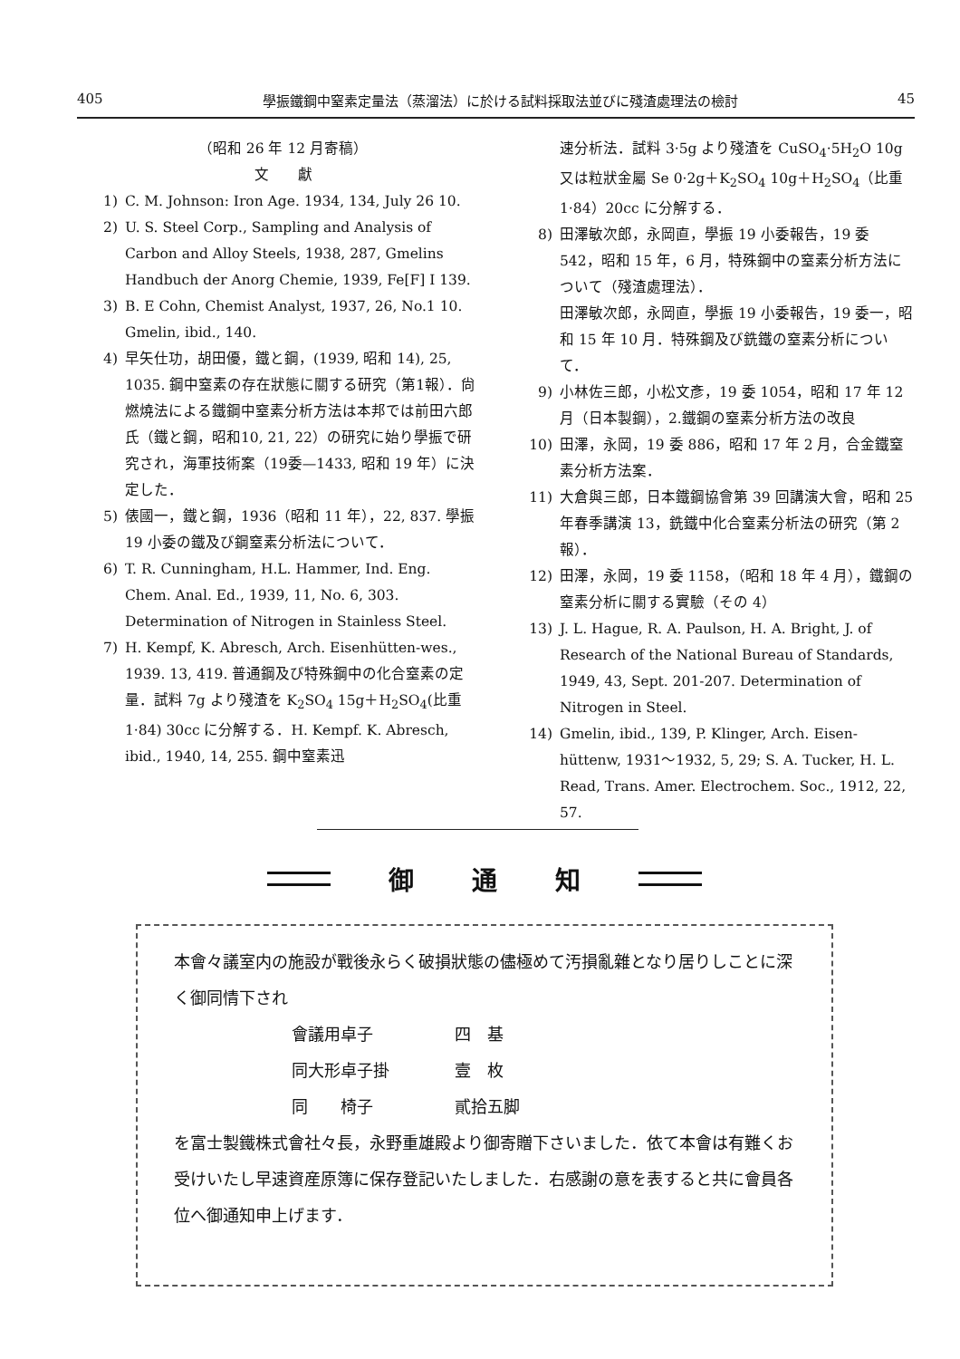405 學振鐵鋼中窒素定量法（蒸溜法）に於ける試料採取法並びに殘渣處理法の檢討 45
（昭和 26 年 12 月寄稿）
文　　獻
1) C. M. Johnson: Iron Age. 1934, 134, July 26 10.
2) U. S. Steel Corp., Sampling and Analysis of Carbon and Alloy Steels, 1938, 287, Gmelins Handbuch der Anorg Chemie, 1939, Fe[F] I 139.
3) B. E Cohn, Chemist Analyst, 1937, 26, No.1 10. Gmelin, ibid., 140.
4) 早矢仕功，胡田優，鐵と鋼，(1939, 昭和 14), 25, 1035. 鋼中窒素の存在狀態に關する研究（第1報）．尙燃燒法による鐵鋼中窒素分析方法は本邦では前田六郎氏（鐵と鋼，昭和10, 21, 22）の研究に始り學振で研究され，海軍技術案（19委—1433, 昭和 19 年）に決定した．
5) 俵國一，鐵と鋼，1936（昭和 11 年），22, 837. 學振 19 小委の鐵及び鋼窒素分析法について．
6) T. R. Cunningham, H.L. Hammer, Ind. Eng. Chem. Anal. Ed., 1939, 11, No. 6, 303. Determination of Nitrogen in Stainless Steel.
7) H. Kempf, K. Abresch, Arch. Eisenhütten-wes., 1939. 13, 419. 普通鋼及び特殊鋼中の化合窒素の定量．試料 7g より殘渣を K<sub>2</sub>SO<sub>4</sub> 15g＋H<sub>2</sub>SO<sub>4</sub>(比重 1·84) 30cc に分解する．H. Kempf. K. Abresch, ibid., 1940, 14, 255. 鋼中窒素迅
速分析法．試料 3·5g より殘渣を CuSO<sub>4</sub>·5H<sub>2</sub>O 10g 又は粒狀金屬 Se 0·2g＋K<sub>2</sub>SO<sub>4</sub> 10g＋H<sub>2</sub>SO<sub>4</sub>（比重 1·84）20cc に分解する．
8) 田澤敏次郎，永岡直，學振 19 小委報告，19 委 542，昭和 15 年，6 月，特殊鋼中の窒素分析方法について（殘渣處理法）．
田澤敏次郎，永岡直，學振 19 小委報告，19 委一，昭和 15 年 10 月．特殊鋼及び銑鐵の窒素分析について．
9) 小林佐三郎，小松文彥，19 委 1054，昭和 17 年 12 月（日本製鋼），2.鐵鋼の窒素分析方法の改良
10) 田澤，永岡，19 委 886，昭和 17 年 2 月，合金鐵窒素分析方法案．
11) 大倉與三郎，日本鐵鋼協會第 39 回講演大會，昭和 25 年春季講演 13，銑鐵中化合窒素分析法の研究（第 2 報）．
12) 田澤，永岡，19 委 1158，（昭和 18 年 4 月），鐵鋼の窒素分析に關する實驗（その 4）
13) J. L. Hague, R. A. Paulson, H. A. Bright, J. of Research of the National Bureau of Standards, 1949, 43, Sept. 201-207. Determination of Nitrogen in Steel.
14) Gmelin, ibid., 139, P. Klinger, Arch. Eisen-hüttenw, 1931～1932, 5, 29; S. A. Tucker, H. L. Read, Trans. Amer. Electrochem. Soc., 1912, 22, 57.
御 通 知
本會々議室内の施設が戰後永らく破損狀態の儘極めて汚損亂雜となり居りしことに深く御同情下され
會議用卓子 四　基
同大形卓子掛 壹　枚
同　　椅子 貳拾五脚
を富士製鐵株式會社々長，永野重雄殿より御寄贈下さいました．依て本會は有難くお受けいたし早速資産原簿に保存登記いたしました．右感謝の意を表すると共に會員各位へ御通知申上げます．